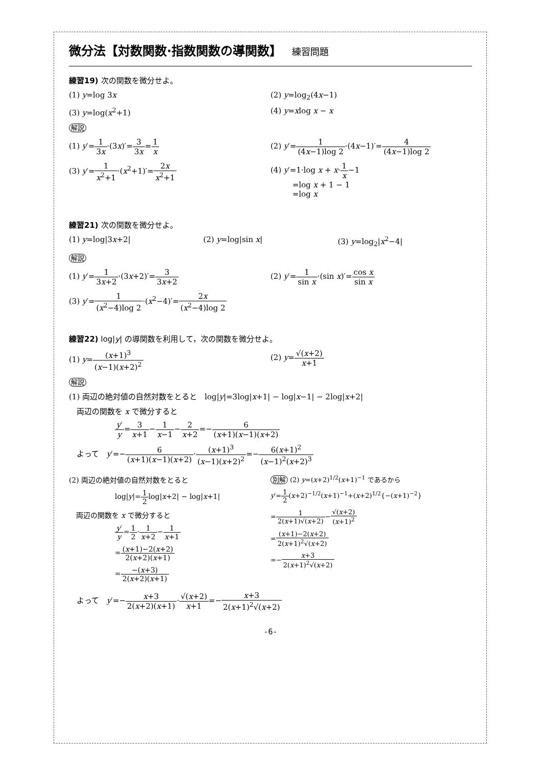微分法【対数関数·指数関数の導関数】 練習問題
練習19) 次の関数を微分せよ。
(1) y=log 3x (2) y=log<sub>2</sub>(4x−1)
(3) y=log(x<sup>2</sup>+1) (4) y=xlog x − x
解説
(1) y′=1 3x·(3x)′=3 3x=1 x (2) y′=1 (4x−1)log 2·(4x−1)′=4 (4x−1)log 2
(3) y′=1 x<sup>2</sup>+1·(x<sup>2</sup>+1)′=2x x<sup>2</sup>+1 (4) y′=1·log x + x·1 x−1
=log x + 1 − 1
=log x
練習21) 次の関数を微分せよ。
(1) y=log|3x+2| (2) y=log|sin x| (3) y=log<sub>2</sub>|x<sup>2</sup>−4|
解説
(1) y′=1 3x+2·(3x+2)′=3 3x+2 (2) y′=1 sin x·(sin x)′=cos x sin x
(3) y′=1 (x<sup>2</sup>−4)log 2·(x<sup>2</sup>−4)′=2x (x<sup>2</sup>−4)log 2
練習22) log|y| の導関数を利用して，次の関数を微分せよ。
(1) y=(x+1)<sup>3</sup> (x−1)(x+2)<sup>2</sup> (2) y=√(x+2) x+1
解説
(1) 両辺の絶対値の自然対数をとると　log|y|=3log|x+1| − log|x−1| − 2log|x+2|
　両辺の関数を x で微分すると
y′ y=3 x+1−1 x−1−2 x+2=−6 (x+1)(x−1)(x+2)
　よって　y′=−6 (x+1)(x−1)(x+2)·(x+1)<sup>3</sup> (x−1)(x+2)<sup>2</sup>=−6(x+1)<sup>2</sup> (x−1)<sup>2</sup>(x+2)<sup>3</sup>
(2) 両辺の絶対値の自然対数をとると
log|y|=1 2log|x+2| − log|x+1|
　両辺の関数を x で微分すると
y′ y=1 2·1 x+2−1 x+1
=(x+1)−2(x+2) 2(x+2)(x+1)
=−(x+3) 2(x+2)(x+1)
別解 (2) y=(x+2)<sup>1/2</sup>(x+1)<sup>−1</sup> であるから
y′=1 2(x+2)<sup>−1/2</sup>(x+1)<sup>−1</sup>+(x+2)<sup>1/2</sup>{−(x+1)<sup>−2</sup>}
=1 2(x+1)√(x+2)−√(x+2) (x+1)<sup>2</sup>
=(x+1)−2(x+2) 2(x+1)<sup>2</sup>√(x+2)
=−x+3 2(x+1)<sup>2</sup>√(x+2)
　よって　y′=−x+3 2(x+2)(x+1)·√(x+2) x+1=−x+3 2(x+1)<sup>2</sup>√(x+2)
-6-